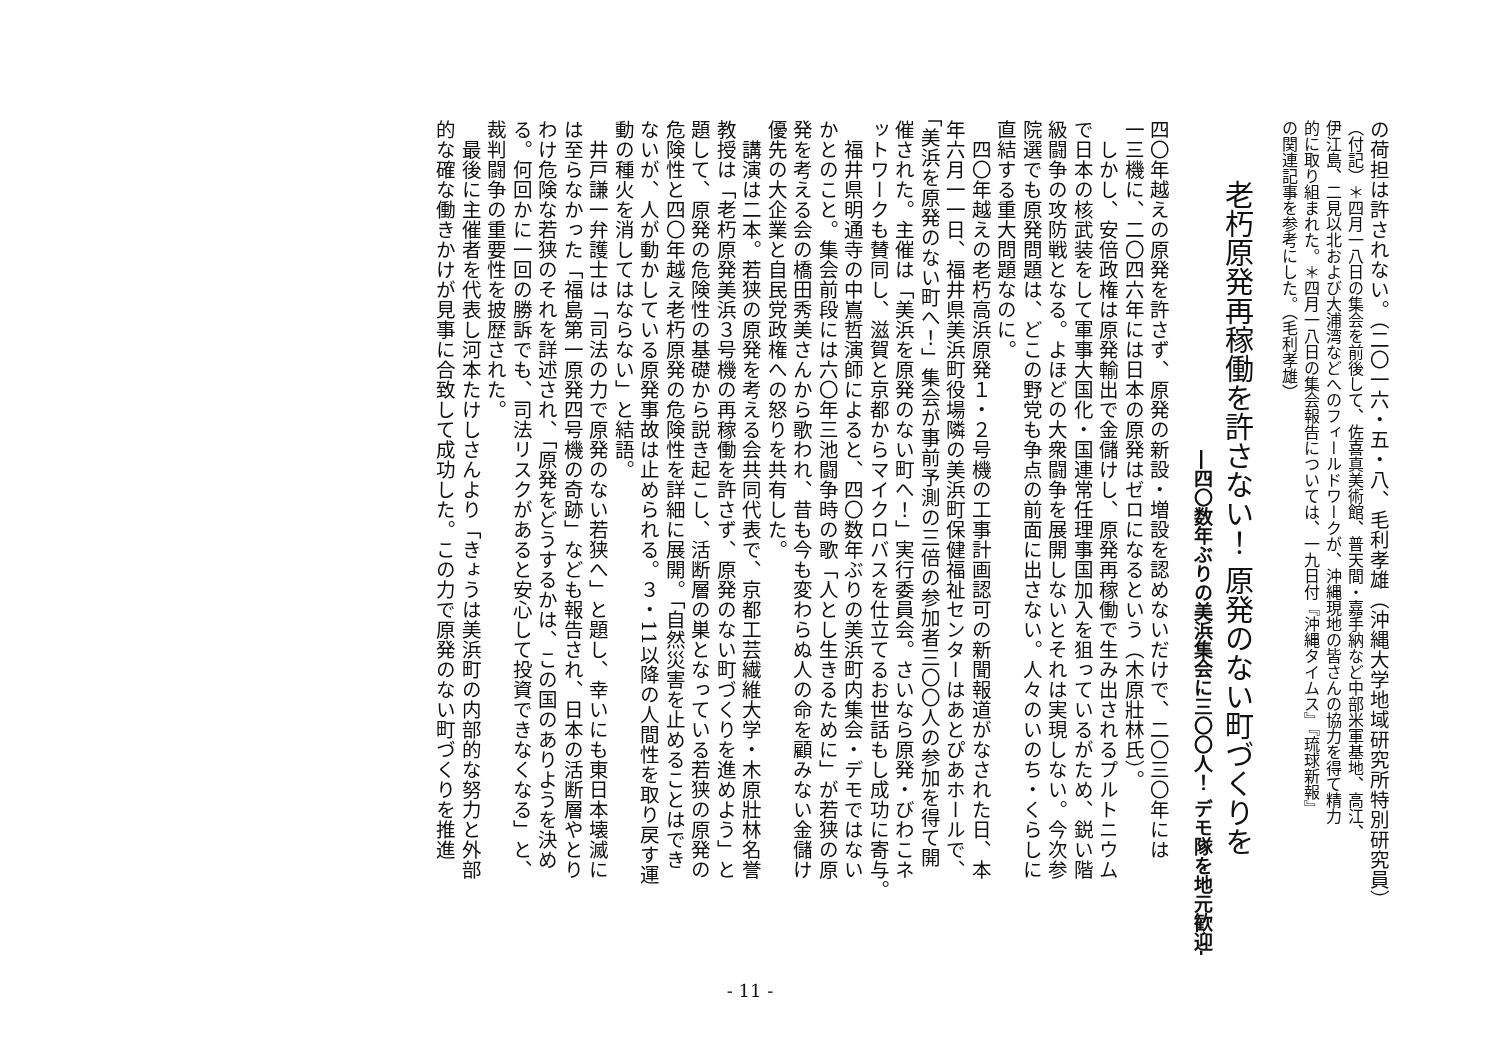の荷担は許されない。（二〇一六・五・八、毛利孝雄（沖縄大学地域研究所特別研究員）
（付記）＊四月一八日の集会を前後して、佐喜真美術館、普天間・嘉手納など中部米軍基地、高江、
伊江島、二見以北および大浦湾などへのフィールドワークが、沖縄現地の皆さんの協力を得て精力
的に取り組まれた。＊四月一八日の集会報告については、一九日付『沖縄タイムス』『琉球新報』
の関連記事を参考にした。（毛利孝雄）
老朽原発再稼働を許さない！ 原発のない町づくりを
―四〇数年ぶりの美浜集会に三〇〇人！ デモ隊を地元歓迎―
四〇年越えの原発を許さず、原発の新設・増設を認めないだけで、二〇三〇年には
一三機に、二〇四六年には日本の原発はゼロになるという（木原壯林氏）。
　しかし、安倍政権は原発輸出で金儲けし、原発再稼働で生み出されるプルトニウム
で日本の核武装をして軍事大国化・国連常任理事国加入を狙っているがため、鋭い階
級闘争の攻防戦となる。よほどの大衆闘争を展開しないとそれは実現しない。今次参
院選でも原発問題は、どこの野党も争点の前面に出さない。人々のいのち・くらしに
直結する重大問題なのに。
　四〇年越えの老朽高浜原発１・２号機の工事計画認可の新聞報道がなされた日、本
年六月一一日、福井県美浜町役場隣の美浜町保健福祉センターはあとぴあホールで、
「美浜を原発のない町へ！」集会が事前予測の三倍の参加者三〇〇人の参加を得て開
催された。主催は「美浜を原発のない町へ！」実行委員会。さいなら原発・びわこネ
ットワークも賛同し、滋賀と京都からマイクロバスを仕立てるお世話もし成功に寄与。
　福井県明通寺の中嶌哲演師によると、四〇数年ぶりの美浜町内集会・デモではない
かとのこと。集会前段には六〇年三池闘争時の歌「人とし生きるために」が若狭の原
発を考える会の橋田秀美さんから歌われ、昔も今も変わらぬ人の命を顧みない金儲け
優先の大企業と自民党政権への怒りを共有した。
　講演は二本。若狭の原発を考える会共同代表で、京都工芸繊維大学・木原壯林名誉
教授は「老朽原発美浜３号機の再稼働を許さず、原発のない町づくりを進めよう」と
題して、原発の危険性の基礎から説き起こし、活断層の巣となっている若狭の原発の
危険性と四〇年越え老朽原発の危険性を詳細に展開。「自然災害を止めることはでき
ないが、人が動かしている原発事故は止められる。３・11以降の人間性を取り戻す運
動の種火を消してはならない」と結語。
　井戸謙一弁護士は「司法の力で原発のない若狭へ」と題し、幸いにも東日本壊滅に
は至らなかった「福島第一原発四号機の奇跡」なども報告され、日本の活断層やとり
わけ危険な若狭のそれを詳述され、「原発をどうするかは、この国のありようを決め
る。何回かに一回の勝訴でも、司法リスクがあると安心して投資できなくなる」と、
裁判闘争の重要性を披歴された。
　最後に主催者を代表し河本たけしさんより「きょうは美浜町の内部的な努力と外部
的な確な働きかけが見事に合致して成功した。この力で原発のない町づくりを推進
- 11 -